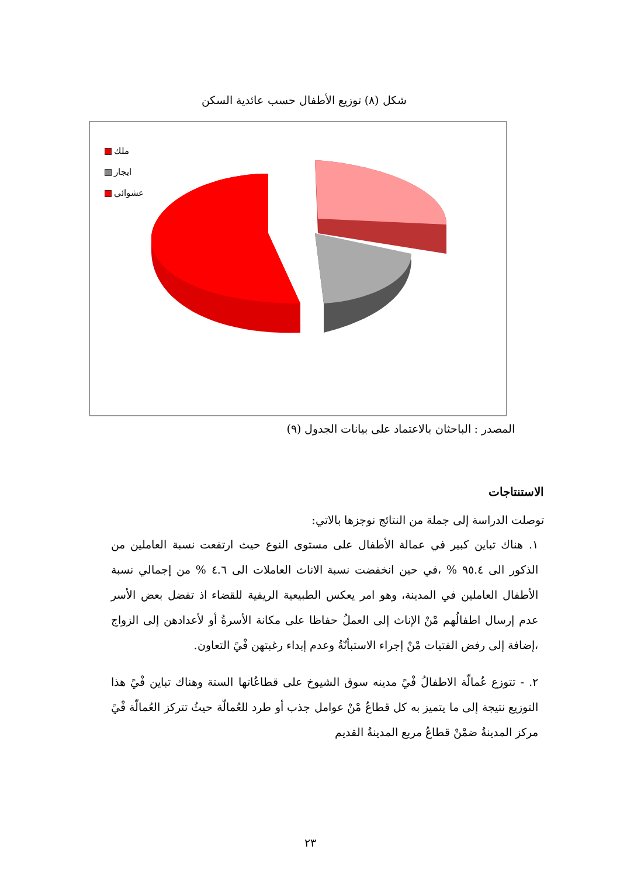شكل (٨) توزيع الأطفال حسب عائدية السكن
ملك
ايجار
عشوائي
المصدر : الباحثان بالاعتماد على بيانات الجدول (٩)
الاستنتاجات
توصلت الدراسة إلى جملة من النتائج نوجزها بالاتي:
١. هناك تباين كبير في عمالة الأطفال على مستوى النوع حيث ارتفعت نسبة العاملين من الذكور الى ٩٥.٤ % ،في حين انخفضت نسبة الاناث العاملات الى ٤.٦ % من إجمالي نسبة الأطفال العاملين في المدينة، وهو امر يعكس الطبيعية الريفية للقضاء اذ تفضل بعض الأسر عدم إرسال اطفالُهم مْنْ الإناث إلى العملُ حفاظا على مكانة الأسرةُ أو لأعدادهن إلى الزواج ،إضافة إلى رفض الفتيات مْنْ إجراء الاستبأنّةُ وعدم إبداء رغبتهن فْيً التعاون.
٢. - تتوزع عُمالّة الاطفالُ فْيً مدينه سوق الشيوخ على قطاعُاتها الستة وهناك تباين فْيً هذا التوزيع نتيجة إلى ما يتميز به كل قطاعُ مْنْ عوامل جذب أو طرد للعُمالّة حيثُ تتركز العُمالّة فْيً مركز المدينةُ ضمْنْ قطاعُ مربع المدينةُ القديم
٢٣